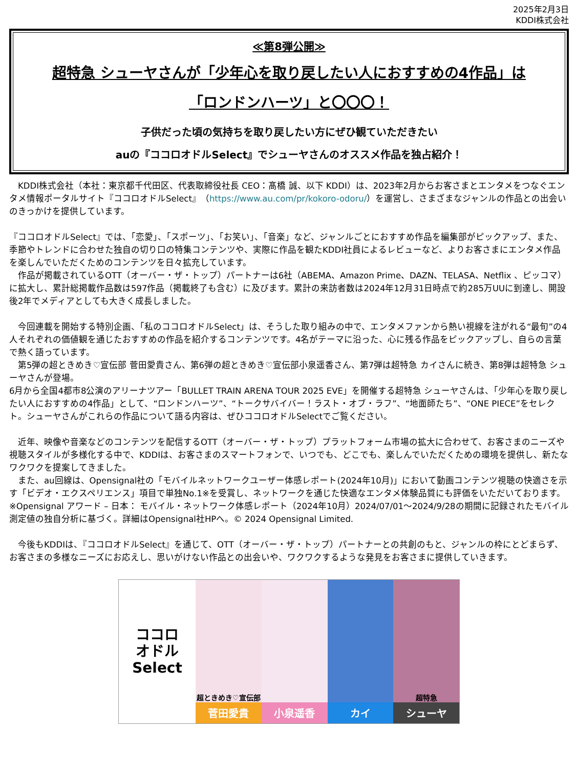2025年2月3日
KDDI株式会社
≪第8弾公開≫
超特急 シューヤさんが「少年心を取り戻したい人におすすめの4作品」は
「ロンドンハーツ」と〇〇〇！
子供だった頃の気持ちを取り戻したい方にぜひ観ていただきたい
auの『ココロオドルSelect』でシューヤさんのオススメ作品を独占紹介！
　KDDI株式会社（本社：東京都千代田区、代表取締役社長 CEO：髙橋 誠、以下 KDDI）は、2023年2月からお客さまとエンタメをつなぐエンタメ情報ポータルサイト『ココロオドルSelect』（https://www.au.com/pr/kokoro-odoru/）を運営し、さまざまなジャンルの作品との出会いのきっかけを提供しています。
『ココロオドルSelect』では、「恋愛」、「スポーツ」、「お笑い」、「音楽」など、ジャンルごとにおすすめ作品を編集部がピックアップ、また、季節やトレンドに合わせた独自の切り口の特集コンテンツや、実際に作品を観たKDDI社員によるレビューなど、よりお客さまにエンタメ作品を楽しんでいただくためのコンテンツを日々拡充しています。
　作品が掲載されているOTT（オーバー・ザ・トップ）パートナーは6社（ABEMA、Amazon Prime、DAZN、TELASA、Netflix 、ピッコマ）に拡大し、累計総掲載作品数は597作品（掲載終了も含む）に及びます。累計の来訪者数は2024年12月31日時点で約285万UUに到達し、開設後2年でメディアとしても大きく成長しました。
　今回連載を開始する特別企画、「私のココロオドルSelect」は、そうした取り組みの中で、エンタメファンから熱い視線を注がれる“最旬”の4人それぞれの価値観を通じたおすすめの作品を紹介するコンテンツです。4名がテーマに沿った、心に残る作品をピックアップし、自らの言葉で熱く語っています。
　第5弾の超ときめき♡宣伝部 菅田愛貴さん、第6弾の超ときめき♡宣伝部小泉遥香さん、第7弾は超特急 カイさんに続き、第8弾は超特急 シューヤさんが登場。
6月から全国4都市8公演のアリーナツアー「BULLET TRAIN ARENA TOUR 2025 EVE」を開催する超特急 シューヤさんは、「少年心を取り戻したい人におすすめの4作品」として、“ロンドンハーツ”、“トークサバイバー！ラスト・オブ・ラフ”、“地面師たち”、“ONE PIECE”をセレクト。シューヤさんがこれらの作品について語る内容は、ぜひココロオドルSelectでご覧ください。
　近年、映像や音楽などのコンテンツを配信するOTT（オーバー・ザ・トップ）プラットフォーム市場の拡大に合わせて、お客さまのニーズや視聴スタイルが多様化する中で、KDDIは、お客さまのスマートフォンで、いつでも、どこでも、楽しんでいただくための環境を提供し、新たなワクワクを提案してきました。
　また、au回線は、Opensignal社の「モバイルネットワークユーザー体感レポート(2024年10月)」において動画コンテンツ視聴の快適さを示す「ビデオ・エクスペリエンス」項目で単独No.1※を受賞し、ネットワークを通じた快適なエンタメ体験品質にも評価をいただいております。
※Opensignal アワード – 日本： モバイル・ネットワーク体感レポート（2024年10月）2024/07/01～2024/9/28の期間に記録されたモバイル測定値の独自分析に基づく。詳細はOpensignal社HPへ。© 2024 Opensignal Limited.
　今後もKDDIは、『ココロオドルSelect』を通じて、OTT（オーバー・ザ・トップ）パートナーとの共創のもと、ジャンルの枠にとどまらず、お客さまの多様なニーズにお応えし、思いがけない作品との出会いや、ワクワクするような発見をお客さまに提供していきます。
ココロ
オドル
Select
超ときめき♡宣伝部
菅田愛貴
小泉遥香 カイ
超特急
シューヤ